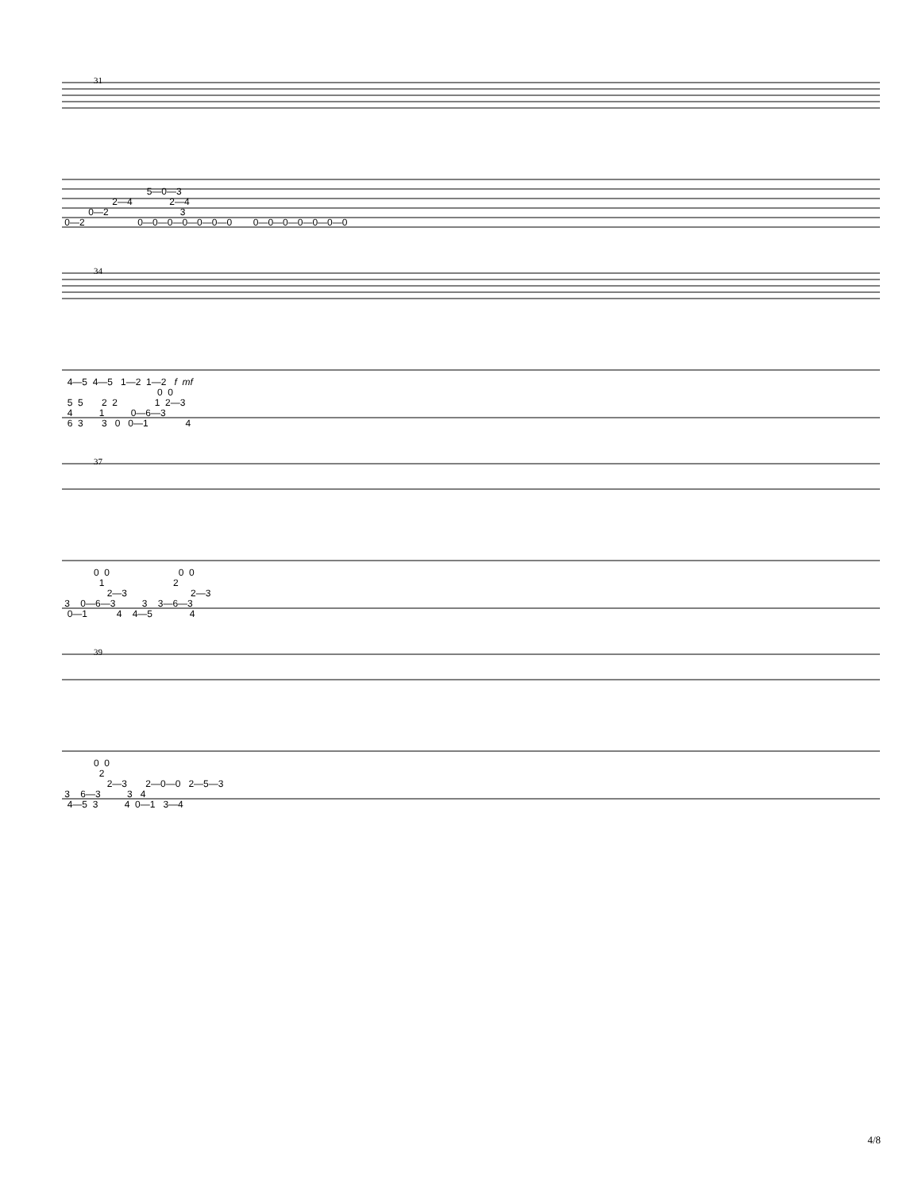31
5—0—3 2—4 2—4 0—2 3 0—2 0—0—0—0—0—0—0 0—0—0—0—0—0—0
34
4—5 4—5 1—2 1—2 f mf 0 0 5 5 2 2 1 2—3 4 1 0—6—3 6 3 3 0 0—1 4
37
0 0 0 0 1 2 2—3 2—3 3 0—6—3 3 3—6—3 0—1 4 4—5 4
39
0 0 2 2—3 2—0—0 2—5—3 3 6—3 3 4 4—5 3 4 0—1 3—4
4/8